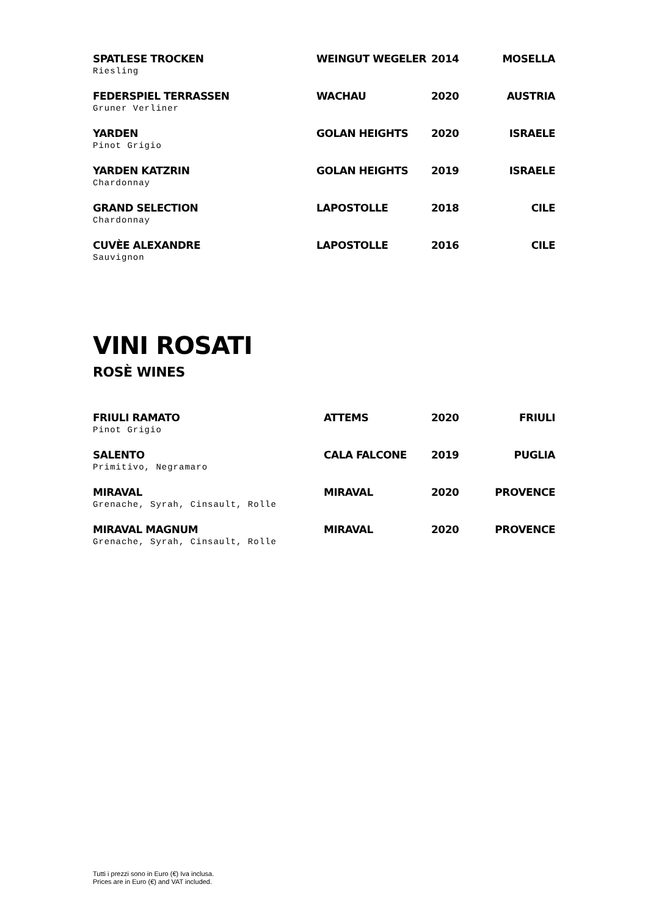| SPATLESE TROCKEN Riesling | WEINGUT WEGELER | 2014 | MOSELLA |
| FEDERSPIEL TERRASSEN Gruner Verliner | WACHAU | 2020 | AUSTRIA |
| YARDEN Pinot Grigio | GOLAN HEIGHTS | 2020 | ISRAELE |
| YARDEN KATZRIN Chardonnay | GOLAN HEIGHTS | 2019 | ISRAELE |
| GRAND SELECTION Chardonnay | LAPOSTOLLE | 2018 | CILE |
| CUVÈE ALEXANDRE Sauvignon | LAPOSTOLLE | 2016 | CILE |
VINI ROSATI
ROSÈ WINES
| FRIULI RAMATO Pinot Grigio | ATTEMS | 2020 | FRIULI |
| SALENTO Primitivo, Negramaro | CALA FALCONE | 2019 | PUGLIA |
| MIRAVAL Grenache, Syrah, Cinsault, Rolle | MIRAVAL | 2020 | PROVENCE |
| MIRAVAL MAGNUM Grenache, Syrah, Cinsault, Rolle | MIRAVAL | 2020 | PROVENCE |
Tutti i prezzi sono in Euro (€) Iva inclusa.
Prices are in Euro (€) and VAT included.